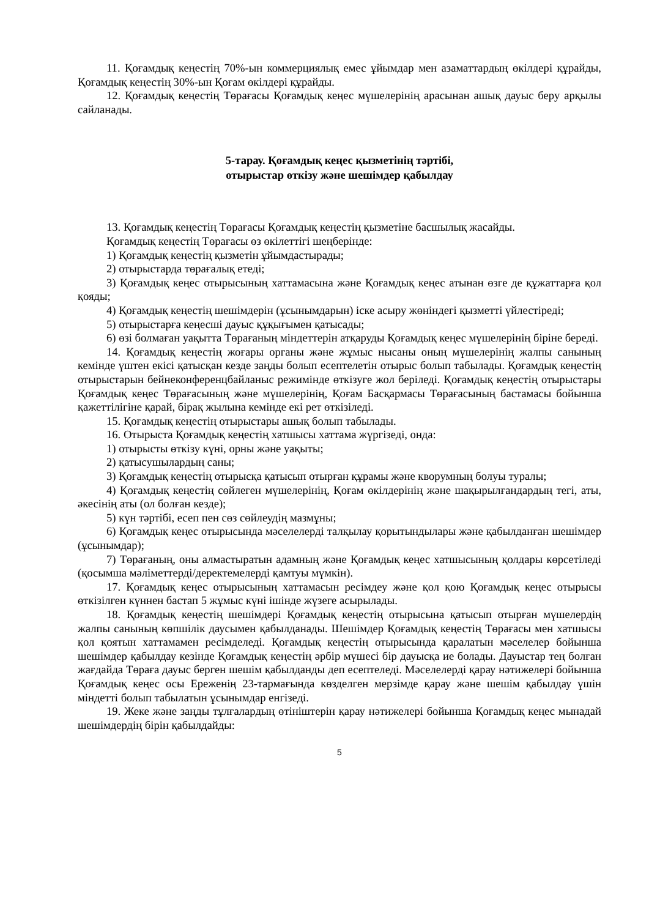11. Қоғамдық кеңестің 70%-ын коммерциялық емес ұйымдар мен азаматтардың өкілдері құрайды, Қоғамдық кеңестің 30%-ын Қоғам өкілдері құрайды.
12. Қоғамдық кеңестің Төрағасы Қоғамдық кеңес мүшелерінің арасынан ашық дауыс беру арқылы сайланады.
5-тарау. Қоғамдық кеңес қызметінің тәртібі,
отырыстар өткізу және шешімдер қабылдау
13. Қоғамдық кеңестің Төрағасы Қоғамдық кеңестің қызметіне басшылық жасайды.
Қоғамдық кеңестің Төрағасы өз өкілеттігі шеңберінде:
1) Қоғамдық кеңестің қызметін ұйымдастырады;
2) отырыстарда төрағалық етеді;
3) Қоғамдық кеңес отырысының хаттамасына және Қоғамдық кеңес атынан өзге де құжаттарға қол қояды;
4) Қоғамдық кеңестің шешімдерін (ұсынымдарын) іске асыру жөніндегі қызметті үйлестіреді;
5) отырыстарға кеңесші дауыс құқығымен қатысады;
6) өзі болмаған уақытта Төрағаның міндеттерін атқаруды Қоғамдық кеңес мүшелерінің біріне береді.
14. Қоғамдық кеңестің жоғары органы және жұмыс нысаны оның мүшелерінің жалпы санының кемінде үштен екісі қатысқан кезде заңды болып есептелетін отырыс болып табылады. Қоғамдық кеңестің отырыстарын бейнеконференцбайланыс режимінде өткізуге жол беріледі. Қоғамдық кеңестің отырыстары Қоғамдық кеңес Төрағасының және мүшелерінің, Қоғам Басқармасы Төрағасының бастамасы бойынша қажеттілігіне қарай, бірақ жылына кемінде екі рет өткізіледі.
15. Қоғамдық кеңестің отырыстары ашық болып табылады.
16. Отырыста Қоғамдық кеңестің хатшысы хаттама жүргізеді, онда:
1) отырысты өткізу күні, орны және уақыты;
2) қатысушылардың саны;
3) Қоғамдық кеңестің отырысқа қатысып отырған құрамы және кворумның болуы туралы;
4) Қоғамдық кеңестің сөйлеген мүшелерінің, Қоғам өкілдерінің және шақырылғандардың тегі, аты, әкесінің аты (ол болған кезде);
5) күн тәртібі, есеп пен сөз сөйлеудің мазмұны;
6) Қоғамдық кеңес отырысында мәселелерді талқылау қорытындылары және қабылданған шешімдер (ұсынымдар);
7) Төрағаның, оны алмастыратын адамның және Қоғамдық кеңес хатшысының қолдары көрсетіледі (қосымша мәліметтерді/деректемелерді қамтуы мүмкін).
17. Қоғамдық кеңес отырысының хаттамасын ресімдеу және қол қою Қоғамдық кеңес отырысы өткізілген күннен бастап 5 жұмыс күні ішінде жүзеге асырылады.
18. Қоғамдық кеңестің шешімдері Қоғамдық кеңестің отырысына қатысып отырған мүшелердің жалпы санының көпшілік даусымен қабылданады. Шешімдер Қоғамдық кеңестің Төрағасы мен хатшысы қол қоятын хаттамамен ресімделеді. Қоғамдық кеңестің отырысында қаралатын мәселелер бойынша шешімдер қабылдау кезінде Қоғамдық кеңестің әрбір мүшесі бір дауысқа ие болады. Дауыстар тең болған жағдайда Төраға дауыс берген шешім қабылданды деп есептеледі. Мәселелерді қарау нәтижелері бойынша Қоғамдық кеңес осы Ереженің 23-тармағында көзделген мерзімде қарау және шешім қабылдау үшін міндетті болып табылатын ұсынымдар енгізеді.
19. Жеке және заңды тұлғалардың өтініштерін қарау нәтижелері бойынша Қоғамдық кеңес мынадай шешімдердің бірін қабылдайды:
5